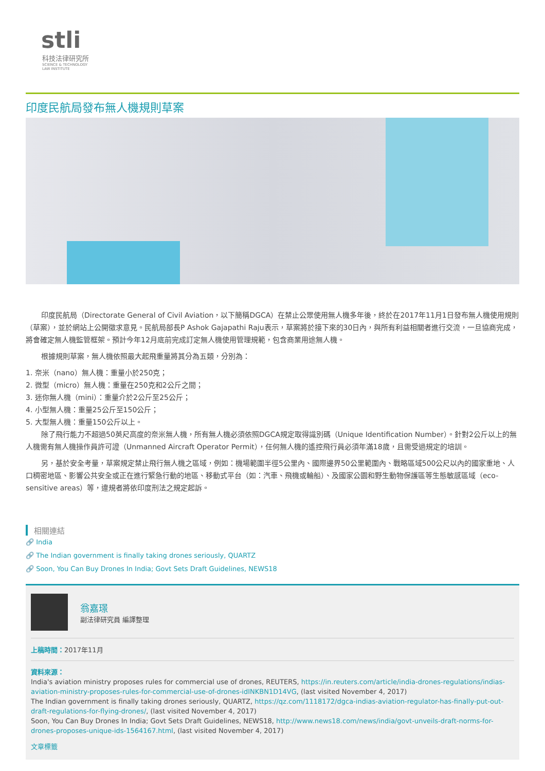stli
科技法律研究所
SCIENCE & TECHNOLOGY
LAW INSTITUTE
印度民航局發布無人機規則草案
印度民航局（Directorate General of Civil Aviation，以下簡稱DGCA）在禁止公眾使用無人機多年後，終於在2017年11月1日發布無人機使用規則（草案），並於網站上公開徵求意見。民航局部長P Ashok Gajapathi Raju表示，草案將於接下來的30日內，與所有利益相關者進行交流，一旦協商完成，將會確定無人機監管框架。預計今年12月底前完成訂定無人機使用管理規範，包含商業用途無人機。
根據規則草案，無人機依照最大起飛重量將其分為五類，分別為：
1. 奈米（nano）無人機：重量小於250克；
2. 微型（micro）無人機：重量在250克和2公斤之間；
3. 迷你無人機（mini）：重量介於2公斤至25公斤；
4. 小型無人機：重量25公斤至150公斤；
5. 大型無人機：重量150公斤以上。
除了飛行能力不超過50英尺高度的奈米無人機，所有無人機必須依照DGCA規定取得識別碼（Unique Identification Number）。針對2公斤以上的無人機需有無人機操作員許可證（Unmanned Aircraft Operator Permit），任何無人機的遙控飛行員必須年滿18歲，且需受過規定的培訓。
另，基於安全考量，草案規定禁止飛行無人機之區域，例如：機場範圍半徑5公里內、國際邊界50公里範圍內、戰略區域500公尺以內的國家重地、人口稠密地區、影響公共安全或正在進行緊急行動的地區、移動式平台（如：汽車、飛機或輪船）、及國家公園和野生動物保護區等生態敏感區域（eco-sensitive areas）等，違規者將依印度刑法之規定起訴。
相關連結
🔗 India
🔗 The Indian government is finally taking drones seriously, QUARTZ
🔗 Soon, You Can Buy Drones In India; Govt Sets Draft Guidelines, NEWS18
翁嘉璟
副法律研究員 編譯整理
上稿時間：2017年11月
資料來源：
India's aviation ministry proposes rules for commercial use of drones, REUTERS, https://in.reuters.com/article/india-drones-regulations/indias-aviation-ministry-proposes-rules-for-commercial-use-of-drones-idINKBN1D14VG, (last visited November 4, 2017)
The Indian government is finally taking drones seriously, QUARTZ, https://qz.com/1118172/dgca-indias-aviation-regulator-has-finally-put-out-draft-regulations-for-flying-drones/, (last visited November 4, 2017)
Soon, You Can Buy Drones In India; Govt Sets Draft Guidelines, NEWS18, http://www.news18.com/news/india/govt-unveils-draft-norms-for-drones-proposes-unique-ids-1564167.html, (last visited November 4, 2017)
文章標籤